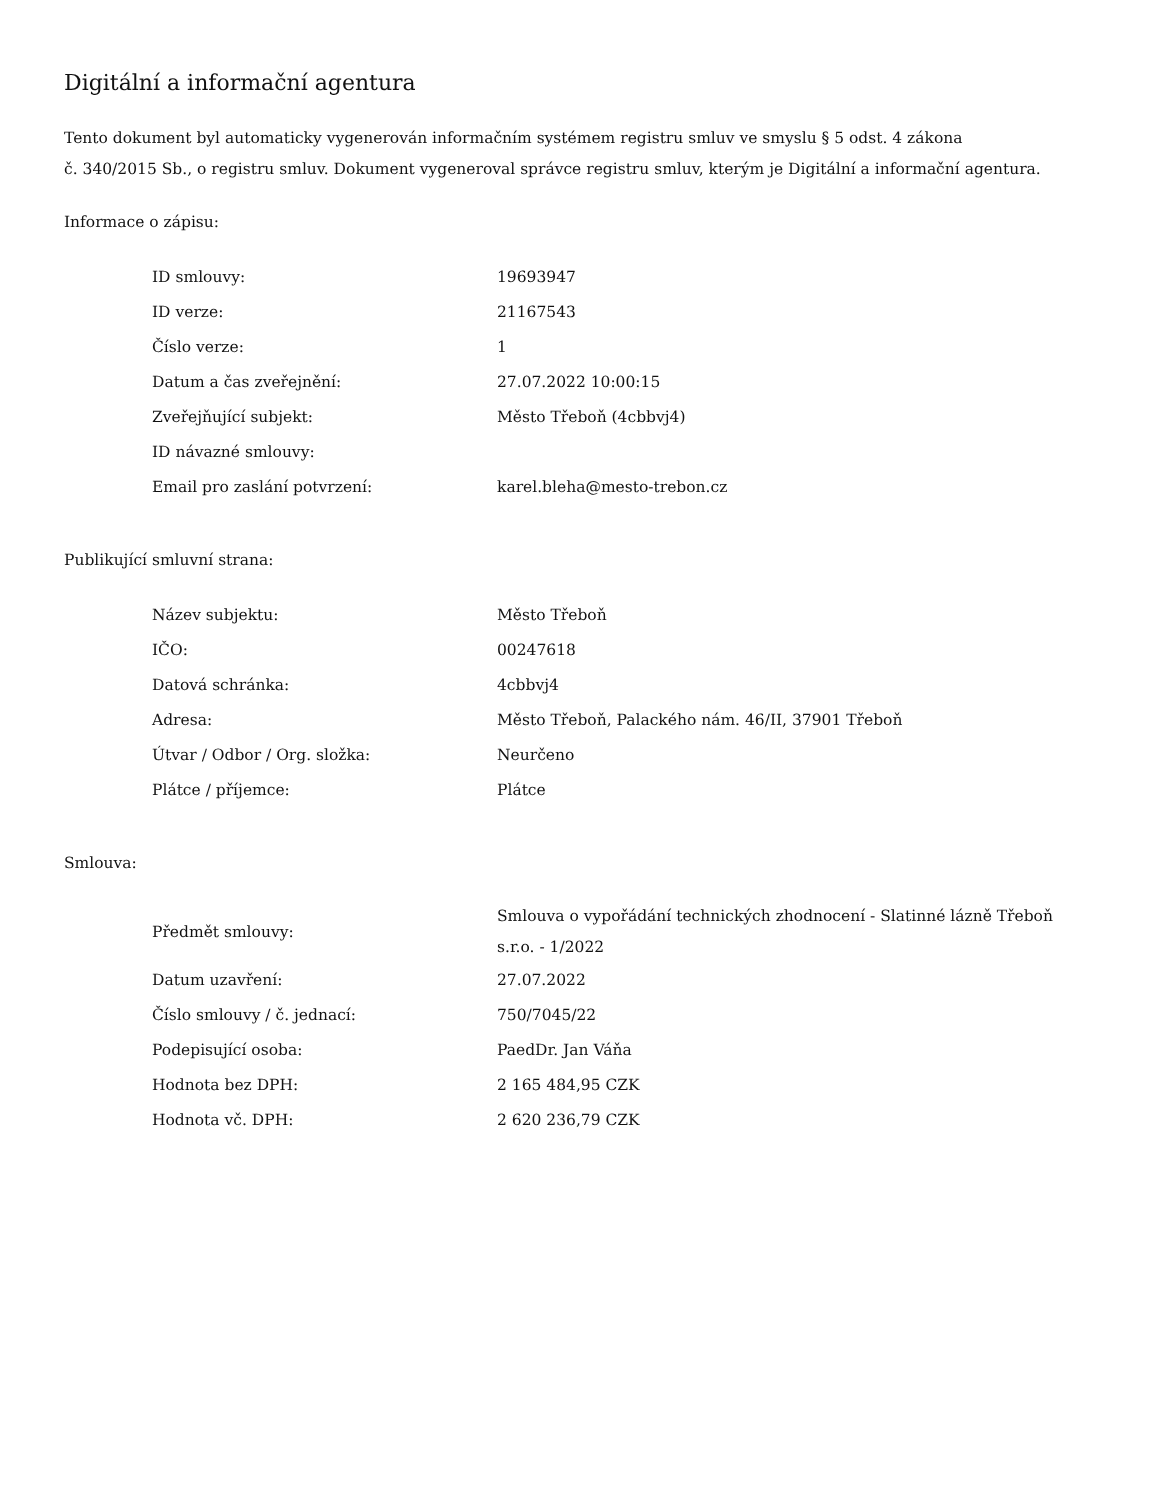Digitální a informační agentura
Tento dokument byl automaticky vygenerován informačním systémem registru smluv ve smyslu § 5 odst. 4 zákona
č. 340/2015 Sb., o registru smluv. Dokument vygeneroval správce registru smluv, kterým je Digitální a informační agentura.
Informace o zápisu:
| ID smlouvy: | 19693947 |
| ID verze: | 21167543 |
| Číslo verze: | 1 |
| Datum a čas zveřejnění: | 27.07.2022 10:00:15 |
| Zveřejňující subjekt: | Město Třeboň (4cbbvj4) |
| ID návazné smlouvy: | |
| Email pro zaslání potvrzení: | karel.bleha@mesto-trebon.cz |
Publikující smluvní strana:
| Název subjektu: | Město Třeboň |
| IČO: | 00247618 |
| Datová schránka: | 4cbbvj4 |
| Adresa: | Město Třeboň, Palackého nám. 46/II, 37901 Třeboň |
| Útvar / Odbor / Org. složka: | Neurčeno |
| Plátce / příjemce: | Plátce |
Smlouva:
| Předmět smlouvy: | Smlouva o vypořádání technických zhodnocení - Slatinné lázně Třeboň s.r.o. - 1/2022 |
| Datum uzavření: | 27.07.2022 |
| Číslo smlouvy / č. jednací: | 750/7045/22 |
| Podepisující osoba: | PaedDr. Jan Váňa |
| Hodnota bez DPH: | 2 165 484,95 CZK |
| Hodnota vč. DPH: | 2 620 236,79 CZK |